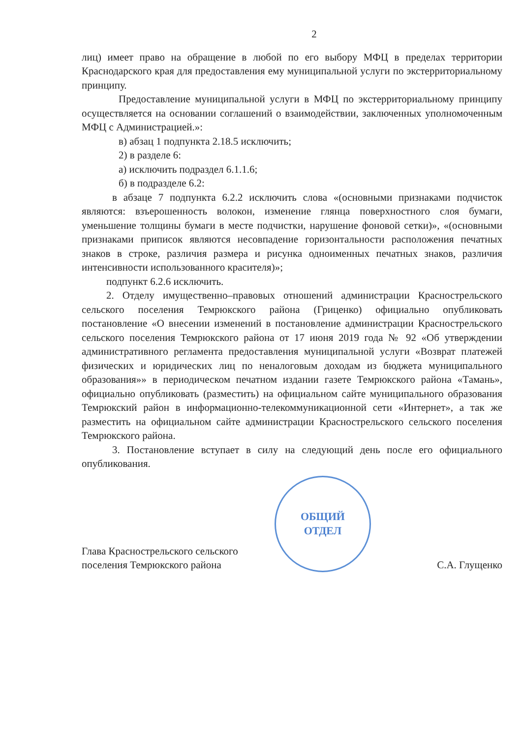2
лиц) имеет право на обращение в любой по его выбору МФЦ в пределах территории Краснодарского края для предоставления ему муниципальной услуги по экстерриториальному принципу.
Предоставление муниципальной услуги в МФЦ по экстерриториальному принципу осуществляется на основании соглашений о взаимодействии, заключенных уполномоченным МФЦ с Администрацией.»:
в) абзац 1 подпункта 2.18.5 исключить;
2) в разделе 6:
а) исключить подраздел 6.1.1.6;
б) в подразделе 6.2:
в абзаце 7 подпункта 6.2.2 исключить слова «(основными признаками подчисток являются: взъерошенность волокон, изменение глянца поверхностного слоя бумаги, уменьшение толщины бумаги в месте подчистки, нарушение фоновой сетки)», «(основными признаками приписок являются несовпадение горизонтальности расположения печатных знаков в строке, различия размера и рисунка одноименных печатных знаков, различия интенсивности использованного красителя)»;
подпункт 6.2.6 исключить.
2. Отделу имущественно–правовых отношений администрации Красностpельского сельского поселения Темрюкского района (Гриценко) официально опубликовать постановление «О внесении изменений в постановление администрации Красностpельского сельского поселения Темрюкского района от 17 июня 2019 года № 92 «Об утверждении административного регламента предоставления муниципальной услуги «Возврат платежей физических и юридических лиц по неналоговым доходам из бюджета муниципального образования»» в периодическом печатном издании газете Темрюкского района «Тамань», официально опубликовать (разместить) на официальном сайте муниципального образования Темрюкский район в информационно-телекоммуникационной сети «Интернет», а так же разместить на официальном сайте администрации Красностpельского сельского поселения Темрюкского района.
3. Постановление вступает в силу на следующий день после его официального опубликования.
Глава Красностpельского сельского
поселения Темрюкского района
ОБЩИЙ
ОТДЕЛ
С.А. Глущенко